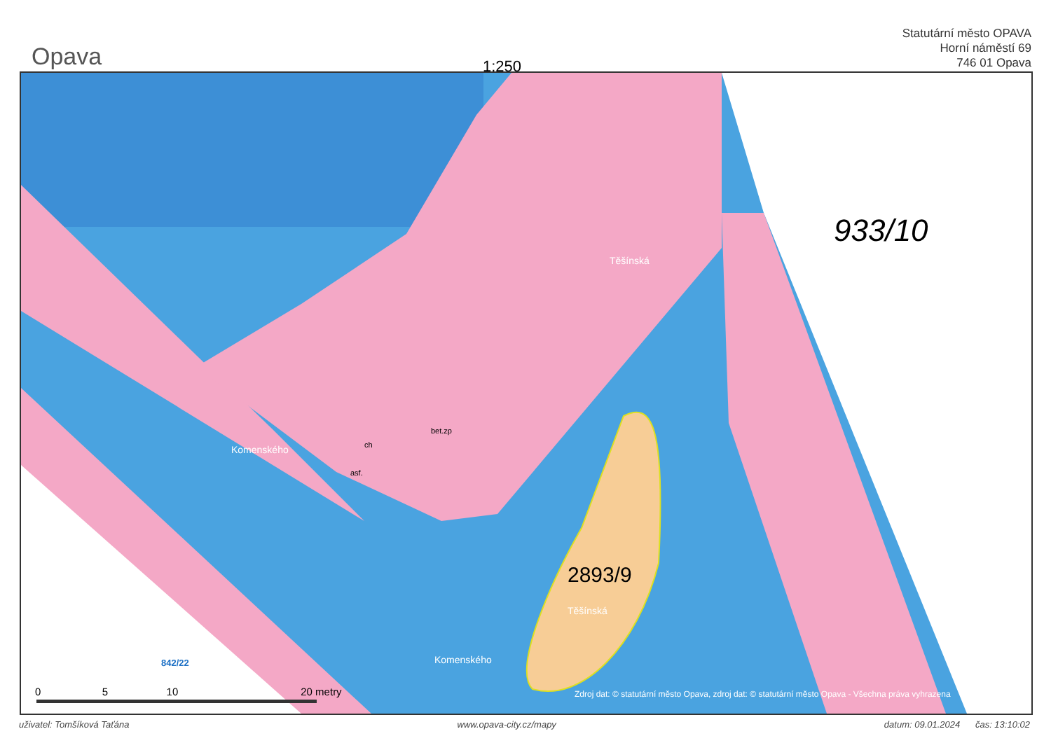Opava
1:250
Statutární město OPAVA
Horní náměstí 69
746 01 Opava
933/10
Těšínská
Komenského
Komenského
2893/9
Těšínská
ch
asf.
bet.zp
842/22
Zdroj dat: © statutární město Opava, zdroj dat: © statutární město Opava - Všechna práva vyhrazena
0 5 10 20 metry
uživatel: Tomšíková Taťána www.opava-city.cz/mapy datum: 09.01.2024 čas: 13:10:02